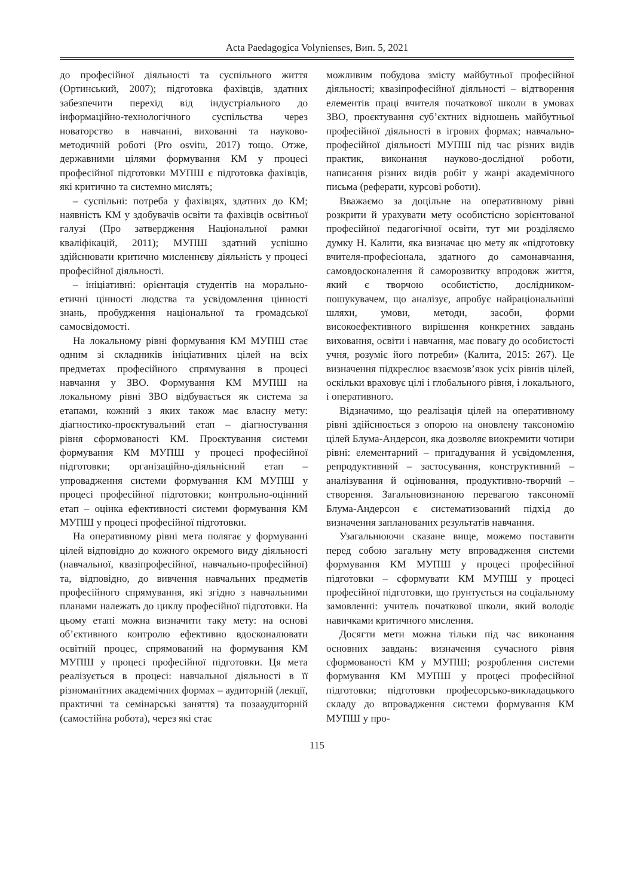Acta Paedagogica Volynienses, Вип. 5, 2021
до професійної діяльності та суспільного життя (Ортинський, 2007); підготовка фахівців, здатних забезпечити перехід від індустріального до інформаційно-технологічного суспільства через новаторство в навчанні, вихованні та науково-методичній роботі (Pro osvitu, 2017) тощо. Отже, державними цілями формування КМ у процесі професійної підготовки МУПШ є підготовка фахівців, які критично та системно мислять;
– суспільні: потреба у фахівцях, здатних до КМ; наявність КМ у здобувачів освіти та фахівців освітньої галузі (Про затвердження Національної рамки кваліфікацій, 2011); МУПШ здатний успішно здійснювати критично мисленнєву діяльність у процесі професійної діяльності.
– ініціативні: орієнтація студентів на морально-етичні цінності людства та усвідомлення цінності знань, пробудження національної та громадської самосвідомості.
На локальному рівні формування КМ МУПШ стає одним зі складників ініціативних цілей на всіх предметах професійного спрямування в процесі навчання у ЗВО. Формування КМ МУПШ на локальному рівні ЗВО відбувається як система за етапами, кожний з яких також має власну мету: діагностико-проєктувальний етап – діагностування рівня сформованості КМ. Проєктування системи формування КМ МУПШ у процесі професійної підготовки; організаційно-діяльнісний етап – упровадження системи формування КМ МУПШ у процесі професійної підготовки; контрольно-оцінний етап – оцінка ефективності системи формування КМ МУПШ у процесі професійної підготовки.
На оперативному рівні мета полягає у формуванні цілей відповідно до кожного окремого виду діяльності (навчальної, квазіпрофесійної, навчально-професійної) та, відповідно, до вивчення навчальних предметів професійного спрямування, які згідно з навчальними планами належать до циклу професійної підготовки. На цьому етапі можна визначити таку мету: на основі об’єктивного контролю ефективно вдосконалювати освітній процес, спрямований на формування КМ МУПШ у процесі професійної підготовки. Ця мета реалізується в процесі: навчальної діяльності в її різноманітних академічних формах – аудиторній (лекції, практичні та семінарські заняття) та позааудиторній (самостійна робота), через які стає
можливим побудова змісту майбутньої професійної діяльності; квазіпрофесійної діяльності – відтворення елементів праці вчителя початкової школи в умовах ЗВО, проєктування суб’єктних відношень майбутньої професійної діяльності в ігрових формах; навчально-професійної діяльності МУПШ під час різних видів практик, виконання науково-дослідної роботи, написання різних видів робіт у жанрі академічного письма (реферати, курсові роботи).
Вважаємо за доцільне на оперативному рівні розкрити й урахувати мету особистісно зорієнтованої професійної педагогічної освіти, тут ми розділяємо думку Н. Калити, яка визначає цю мету як «підготовку вчителя-професіонала, здатного до самонавчання, самовдосконалення й саморозвитку впродовж життя, який є творчою особистістю, дослідником-пошукувачем, що аналізує, апробує найраціональніші шляхи, умови, методи, засоби, форми високоефективного вирішення конкретних завдань виховання, освіти і навчання, має повагу до особистості учня, розуміє його потреби» (Калита, 2015: 267). Це визначення підкреслює взаємозв’язок усіх рівнів цілей, оскільки враховує цілі і глобального рівня, і локального, і оперативного.
Відзначимо, що реалізація цілей на оперативному рівні здійснюється з опорою на оновлену таксономію цілей Блума-Андерсон, яка дозволяє виокремити чотири рівні: елементарний – пригадування й усвідомлення, репродуктивний – застосування, конструктивний – аналізування й оцінювання, продуктивно-творчий – створення. Загальновизнаною перевагою таксономії Блума-Андерсон є систематизований підхід до визначення запланованих результатів навчання.
Узагальнюючи сказане вище, можемо поставити перед собою загальну мету впровадження системи формування КМ МУПШ у процесі професійної підготовки – сформувати КМ МУПШ у процесі професійної підготовки, що ґрунтується на соціальному замовленні: учитель початкової школи, який володіє навичками критичного мислення.
Досягти мети можна тільки під час виконання основних завдань: визначення сучасного рівня сформованості КМ у МУПШ; розроблення системи формування КМ МУПШ у процесі професійної підготовки; підготовки професорсько-викладацького складу до впровадження системи формування КМ МУПШ у про-
115